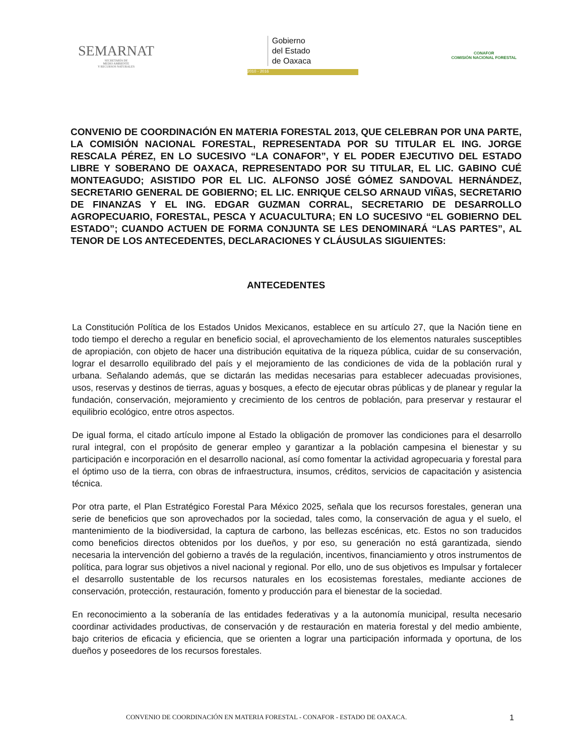SEMARNAT
SECRETARÍA DE
MEDIO AMBIENTE
Y RECURSOS NATURALES
Gobierno
del Estado
de Oaxaca
2010 - 2016
CONAFOR
COMISIÓN NACIONAL FORESTAL
CONVENIO DE COORDINACIÓN EN MATERIA FORESTAL 2013, QUE CELEBRAN POR UNA PARTE, LA COMISIÓN NACIONAL FORESTAL, REPRESENTADA POR SU TITULAR EL ING. JORGE RESCALA PÉREZ, EN LO SUCESIVO “LA CONAFOR”, Y EL PODER EJECUTIVO DEL ESTADO LIBRE Y SOBERANO DE OAXACA, REPRESENTADO POR SU TITULAR, EL LIC. GABINO CUÉ MONTEAGUDO; ASISTIDO POR EL LIC. ALFONSO JOSÉ GÓMEZ SANDOVAL HERNÁNDEZ, SECRETARIO GENERAL DE GOBIERNO; EL LIC. ENRIQUE CELSO ARNAUD VIÑAS, SECRETARIO DE FINANZAS Y EL ING. EDGAR GUZMAN CORRAL, SECRETARIO DE DESARROLLO AGROPECUARIO, FORESTAL, PESCA Y ACUACULTURA; EN LO SUCESIVO “EL GOBIERNO DEL ESTADO”; CUANDO ACTUEN DE FORMA CONJUNTA SE LES DENOMINARÁ “LAS PARTES”, AL TENOR DE LOS ANTECEDENTES, DECLARACIONES Y CLÁUSULAS SIGUIENTES:
ANTECEDENTES
La Constitución Política de los Estados Unidos Mexicanos, establece en su artículo 27, que la Nación tiene en todo tiempo el derecho a regular en beneficio social, el aprovechamiento de los elementos naturales susceptibles de apropiación, con objeto de hacer una distribución equitativa de la riqueza pública, cuidar de su conservación, lograr el desarrollo equilibrado del país y el mejoramiento de las condiciones de vida de la población rural y urbana. Señalando además, que se dictarán las medidas necesarias para establecer adecuadas provisiones, usos, reservas y destinos de tierras, aguas y bosques, a efecto de ejecutar obras públicas y de planear y regular la fundación, conservación, mejoramiento y crecimiento de los centros de población, para preservar y restaurar el equilibrio ecológico, entre otros aspectos.
De igual forma, el citado artículo impone al Estado la obligación de promover las condiciones para el desarrollo rural integral, con el propósito de generar empleo y garantizar a la población campesina el bienestar y su participación e incorporación en el desarrollo nacional, así como fomentar la actividad agropecuaria y forestal para el óptimo uso de la tierra, con obras de infraestructura, insumos, créditos, servicios de capacitación y asistencia técnica.
Por otra parte, el Plan Estratégico Forestal Para México 2025, señala que los recursos forestales, generan una serie de beneficios que son aprovechados por la sociedad, tales como, la conservación de agua y el suelo, el mantenimiento de la biodiversidad, la captura de carbono, las bellezas escénicas, etc. Estos no son traducidos como beneficios directos obtenidos por los dueños, y por eso, su generación no está garantizada, siendo necesaria la intervención del gobierno a través de la regulación, incentivos, financiamiento y otros instrumentos de política, para lograr sus objetivos a nivel nacional y regional. Por ello, uno de sus objetivos es Impulsar y fortalecer el desarrollo sustentable de los recursos naturales en los ecosistemas forestales, mediante acciones de conservación, protección, restauración, fomento y producción para el bienestar de la sociedad.
En reconocimiento a la soberanía de las entidades federativas y a la autonomía municipal, resulta necesario coordinar actividades productivas, de conservación y de restauración en materia forestal y del medio ambiente, bajo criterios de eficacia y eficiencia, que se orienten a lograr una participación informada y oportuna, de los dueños y poseedores de los recursos forestales.
CONVENIO DE COORDINACIÓN EN MATERIA FORESTAL - CONAFOR - ESTADO DE OAXACA. 1